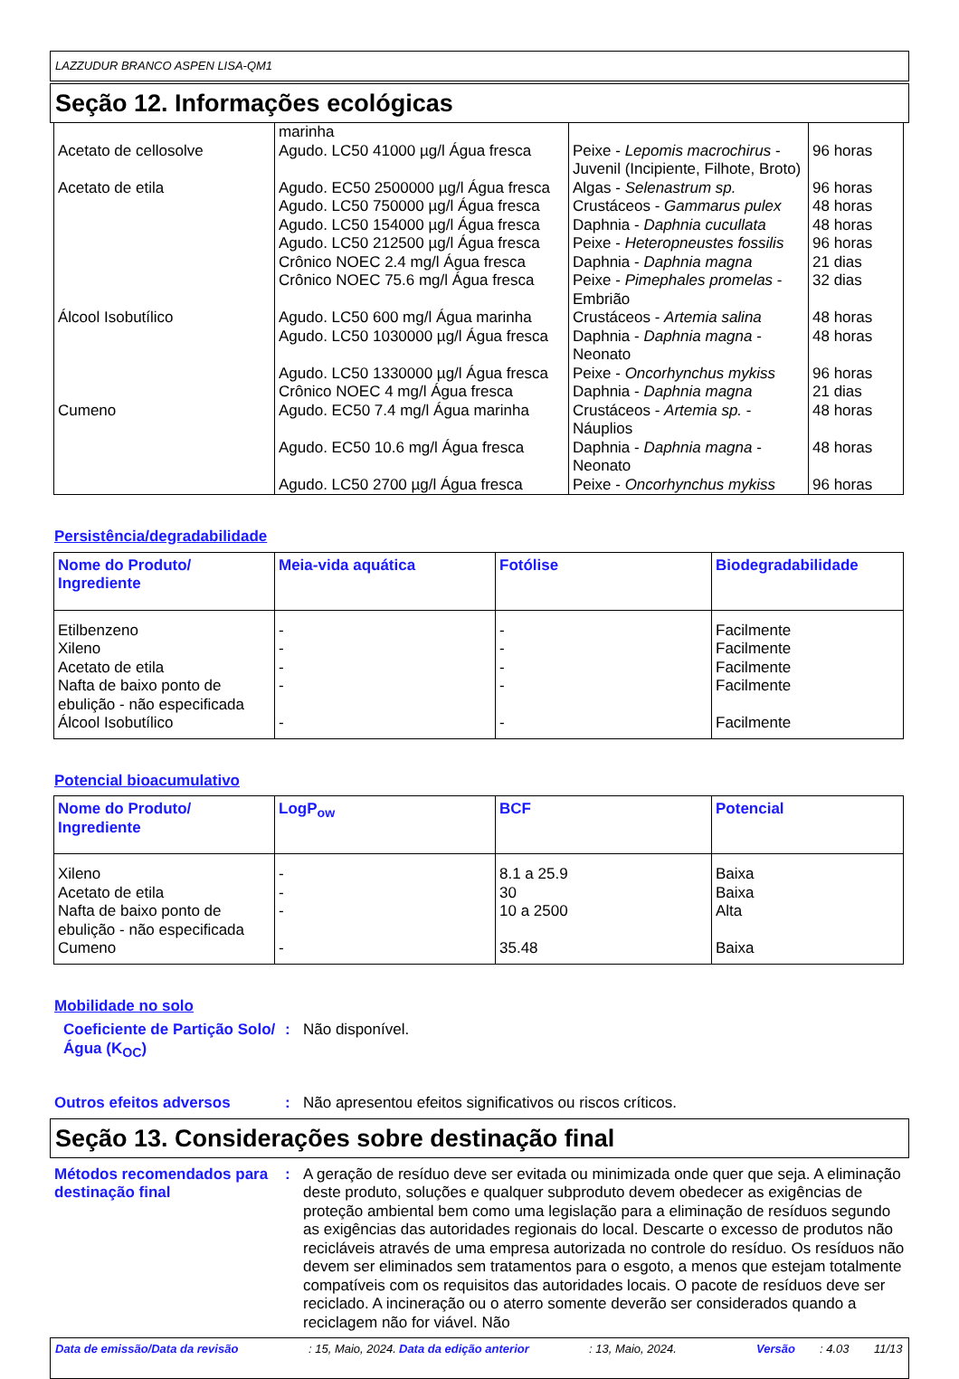LAZZUDUR BRANCO ASPEN LISA-QM1
Seção 12. Informações ecológicas
| | marinha | | |
| Acetato de cellosolve | Agudo. LC50 41000 µg/l Água fresca | Peixe - Lepomis macrochirus - Juvenil (Incipiente, Filhote, Broto) | 96 horas |
| Acetato de etila | Agudo. EC50 2500000 µg/l Água fresca | Algas - Selenastrum sp. | 96 horas |
| | Agudo. LC50 750000 µg/l Água fresca | Crustáceos - Gammarus pulex | 48 horas |
| | Agudo. LC50 154000 µg/l Água fresca | Daphnia - Daphnia cucullata | 48 horas |
| | Agudo. LC50 212500 µg/l Água fresca | Peixe - Heteropneustes fossilis | 96 horas |
| | Crônico NOEC 2.4 mg/l Água fresca | Daphnia - Daphnia magna | 21 dias |
| | Crônico NOEC 75.6 mg/l Água fresca | Peixe - Pimephales promelas - Embrião | 32 dias |
| Álcool Isobutílico | Agudo. LC50 600 mg/l Água marinha | Crustáceos - Artemia salina | 48 horas |
| | Agudo. LC50 1030000 µg/l Água fresca | Daphnia - Daphnia magna - Neonato | 48 horas |
| | Agudo. LC50 1330000 µg/l Água fresca | Peixe - Oncorhynchus mykiss | 96 horas |
| | Crônico NOEC 4 mg/l Água fresca | Daphnia - Daphnia magna | 21 dias |
| Cumeno | Agudo. EC50 7.4 mg/l Água marinha | Crustáceos - Artemia sp. - Náuplios | 48 horas |
| | Agudo. EC50 10.6 mg/l Água fresca | Daphnia - Daphnia magna - Neonato | 48 horas |
| | Agudo. LC50 2700 µg/l Água fresca | Peixe - Oncorhynchus mykiss | 96 horas |
Persistência/degradabilidade
| Nome do Produto/ Ingrediente | Meia-vida aquática | Fotólise | Biodegradabilidade |
| --- | --- | --- | --- |
| Etilbenzeno | - | - | Facilmente |
| Xileno | - | - | Facilmente |
| Acetato de etila | - | - | Facilmente |
| Nafta de baixo ponto de ebulição - não especificada | - | - | Facilmente |
| Álcool Isobutílico | - | - | Facilmente |
Potencial bioacumulativo
| Nome do Produto/ Ingrediente | LogP<sub>ow</sub> | BCF | Potencial |
| --- | --- | --- | --- |
| Xileno | - | 8.1 a 25.9 | Baixa |
| Acetato de etila | - | 30 | Baixa |
| Nafta de baixo ponto de ebulição - não especificada | - | 10 a 2500 | Alta |
| Cumeno | - | 35.48 | Baixa |
Mobilidade no solo
Coeficiente de Partição Solo/Água (K<sub>OC</sub>)
: Não disponível.
Outros efeitos adversos : Não apresentou efeitos significativos ou riscos críticos.
Seção 13. Considerações sobre destinação final
Métodos recomendados para destinação final
: A geração de resíduo deve ser evitada ou minimizada onde quer que seja. A eliminação deste produto, soluções e qualquer subproduto devem obedecer as exigências de proteção ambiental bem como uma legislação para a eliminação de resíduos segundo as exigências das autoridades regionais do local. Descarte o excesso de produtos não recicláveis através de uma empresa autorizada no controle do resíduo. Os resíduos não devem ser eliminados sem tratamentos para o esgoto, a menos que estejam totalmente compatíveis com os requisitos das autoridades locais. O pacote de resíduos deve ser reciclado. A incineração ou o aterro somente deverão ser considerados quando a reciclagem não for viável. Não
Data de emissão/Data da revisão: 15, Maio, 2024. Data da edição anterior: 13, Maio, 2024. Versão: 4.03 11/13